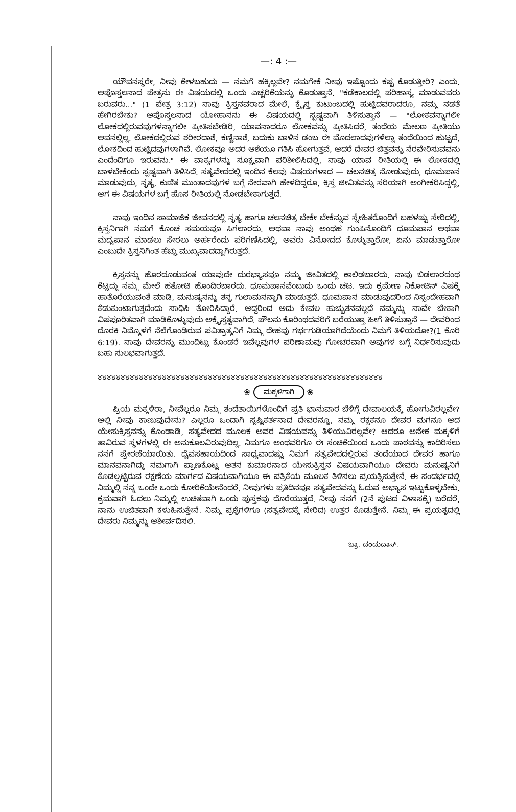—: 4 :—
ಯೌವನಸ್ಥರೇ, ನೀವು ಕೇಳಬಹುದು — ನಮಗೆ ಹಕ್ಕಿಲ್ಲವೇ? ನಮಗೇಕೆ ನೀವು ಇಷ್ಟೊಂದು ಕಷ್ಟ ಕೊಡುತ್ತೀರಿ? ಎಂದು. ಅಪೊಸ್ತಲನಾದ ಪೇತ್ರನು ಈ ವಿಷಯದಲ್ಲಿ ಒಂದು ಎಚ್ಚರಿಕೆಯನ್ನು ಕೊಡುತ್ತಾನೆ. "ಕಡೆಕಾಲದಲ್ಲಿ ಪರಿಹಾಸ್ಯ ಮಾಡುವವರು ಬರುವರು..." (1 ಪೇತ್ರ 3:12) ನಾವು ಕ್ರಿಸ್ತನವರಾದ ಮೇಲೆ, ಕ್ರೈಸ್ತ ಕುಟುಂಬದಲ್ಲಿ ಹುಟ್ಟಿದವರಾದರೂ, ನಮ್ಮ ನಡತೆ ಹೇಗಿರಬೇಕು? ಅಪೊಸ್ತಲನಾದ ಯೋಹಾನನು ಈ ವಿಷಯದಲ್ಲಿ ಸ್ಪಷ್ಟವಾಗಿ ತಿಳಿಸುತ್ತಾನೆ — "ಲೋಕವನ್ನಾಗಲೀ ಲೋಕದಲ್ಲಿರುವವುಗಳನ್ನಾಗಲೀ ಪ್ರೀತಿಸಬೇಡಿರಿ, ಯಾವನಾದರೂ ಲೋಕವನ್ನು ಪ್ರೀತಿಸಿದರೆ, ತಂದೆಯ ಮೇಲಣ ಪ್ರೀತಿಯು ಅವನಲ್ಲಿಲ್ಲ. ಲೋಕದಲ್ಲಿರುವ ಶರೀರದಾಶೆ, ಕಣ್ಣಿನಾಶೆ, ಬದುಕು ಬಾಳಿನ ಡಂಬ ಈ ಮೊದಲಾದವುಗಳೆಲ್ಲಾ ತಂದೆಯಿಂದ ಹುಟ್ಟದೆ, ಲೋಕದಿಂದ ಹುಟ್ಟಿದವುಗಳಾಗಿವೆ. ಲೋಕವೂ ಅದರ ಆಶೆಯೂ ಗತಿಸಿ ಹೋಗುತ್ತವೆ, ಆದರೆ ದೇವರ ಚಿತ್ತವನ್ನು ನೆರವೇರಿಸುವವನು ಎಂದೆಂದಿಗೂ ಇರುವನು." ಈ ವಾಕ್ಯಗಳನ್ನು ಸೂಕ್ಷ್ಮವಾಗಿ ಪರಿಶೀಲಿಸಿದಲ್ಲಿ, ನಾವು ಯಾವ ರೀತಿಯಲ್ಲಿ ಈ ಲೋಕದಲ್ಲಿ ಬಾಳಬೇಕೆಂದು ಸ್ಪಷ್ಟವಾಗಿ ತಿಳಿಸಿದೆ. ಸತ್ಯವೇದದಲ್ಲಿ ಇಂದಿನ ಕೆಲವು ವಿಷಯಗಳಾದ — ಚಲನಚಿತ್ರ ನೋಡುವುದು, ಧೂಮಪಾನ ಮಾಡುವುದು, ನೃತ್ಯ, ಕುಣಿತ ಮುಂತಾದವುಗಳ ಬಗ್ಗೆ ನೇರವಾಗಿ ಹೇಳದಿದ್ದರೂ, ಕ್ರಿಸ್ತ ಜೀವಿತವನ್ನು ಸರಿಯಾಗಿ ಅಂಗೀಕರಿಸಿದ್ದಲ್ಲಿ, ಆಗ ಈ ವಿಷಯಗಳ ಬಗ್ಗೆ ಹೊಸ ರೀತಿಯಲ್ಲಿ ನೋಡಬೇಕಾಗುತ್ತದೆ.
ನಾವು ಇಂದಿನ ಸಾಮಾಜಿಕ ಜೀವನದಲ್ಲಿ ನೃತ್ಯ ಹಾಗೂ ಚಲನಚಿತ್ರ ಬೇಕೇ ಬೇಕೆನ್ನುವ ಸ್ನೇಹಿತರೊಂದಿಗೆ ಬಹಳಷ್ಟು ಸೇರಿದಲ್ಲಿ, ಕ್ರಿಸ್ತನಿಗಾಗಿ ನಮಗೆ ಕೊಂಚ ಸಮಯವೂ ಸಿಗಲಾರದು. ಅಥವಾ ನಾವು ಅಂಥಹ ಗುಂಪಿನೊಂದಿಗೆ ಧೂಮಪಾನ ಅಥವಾ ಮದ್ಯಪಾನ ಮಾಡಲು ಸೇರಲು ಅರ್ಹರೆಂದು ಪರಿಗಣಿಸಿದಲ್ಲಿ, ಅವರು ವಿನೋದದ ಕೊಳ್ಳುತ್ತಾರೋ, ಏನು ಮಾಡುತ್ತಾರೋ ಎಂಬುದೇ ಕ್ರಿಸ್ತನಿಗಿಂತ ಹೆಚ್ಚು ಮುಖ್ಯವಾದದ್ದಾಗಿರುತ್ತದೆ.
ಕ್ರಿಸ್ತನನ್ನು ಹೊರದೂಡುವಂತ ಯಾವುದೇ ದುರಭ್ಯಾಸವೂ ನಮ್ಮ ಜೀವಿತದಲ್ಲಿ ಕಾಲಿಡಬಾರದು. ನಾವು ಬಿಡಲಾರದಂಥ ಕೆಟ್ಟದ್ದು ನಮ್ಮ ಮೇಲೆ ಹತೋಟಿ ಹೊಂದಿರಬಾರದು. ಧೂಮಪಾನವೆಂಬುದು ಒಂದು ಚಟ. ಇದು ಕ್ರಮೇಣ ನಿಕೋಟಿನ್ ವಿಷಕ್ಕೆ ಹಾತೊರೆಯುವಂತೆ ಮಾಡಿ, ಮನುಷ್ಯನನ್ನು ತನ್ನ ಗುಲಾಮನನ್ನಾಗಿ ಮಾಡುತ್ತದೆ. ಧೂಮಪಾನ ಮಾಡುವುದರಿಂದ ನಿಸ್ಸಂದೇಹವಾಗಿ ಕೆಡುಕುಂಟಾಗುತ್ತದೆಂದು ಸಾಧಿಸಿ ತೋರಿಸಿದ್ದಾರೆ. ಆದ್ದರಿಂದ ಅದು ಕೇವಲ ಹುಚ್ಚುತನವಲ್ಲದೆ ನಮ್ಮನ್ನು ನಾವೇ ಬೇಕಾಗಿ ವಿಷಪೂರಿತವಾಗಿ ಮಾಡಿಕೊಳ್ಳುವುದು ಅಕ್ರೈಸ್ತತ್ವವಾಗಿದೆ. ಪೌಲನು ಕೊರಿಂಥದವರಿಗೆ ಬರೆಯುತ್ತಾ ಹೀಗೆ ತಿಳಿಸುತ್ತಾನೆ — ದೇವರಿಂದ ದೊರಕಿ ನಿಮ್ಮೊಳಗೆ ನೆಲೆಗೊಂಡಿರುವ ಪವಿತ್ರಾತ್ಮನಿಗೆ ನಿಮ್ಮ ದೇಹವು ಗರ್ಭಗುಡಿಯಾಗಿದೆಯೆಂದು ನಿಮಗೆ ತಿಳಿಯದೋ?(1 ಕೊರಿ 6:19). ನಾವು ದೇವರನ್ನು ಮುಂದಿಟ್ಟು ಕೊಂಡರೆ ಇವೆಲ್ಲವುಗಳ ಪರಿಣಾಮವು ಗೋಚರವಾಗಿ ಅವುಗಳ ಬಗ್ಗೆ ನಿರ್ಧರಿಸುವುದು ಬಹು ಸುಲಭವಾಗುತ್ತದೆ.
୪୪୪୪୪୪୪୪୪୪୪୪୪୪୪୪୪୪୪୪୪୪୪୪୪୪୪୪୪୪୪୪୪୪୪୪୪୪୪୪୪୪୪୪୪୪୪୪୪୪୪୪୪୪୪୪୪୪୪୪୪୪
❀ ಮಕ್ಕಳಿಗಾಗಿ ❀
ಪ್ರಿಯ ಮಕ್ಕಳಿರಾ, ನೀವೆಲ್ಲರೂ ನಿಮ್ಮ ತಂದೆತಾಯಿಗಳೊಂದಿಗೆ ಪ್ರತಿ ಭಾನುವಾರ ಬೆಳಿಗ್ಗೆ ದೇವಾಲಯಕ್ಕೆ ಹೋಗುವಿರಲ್ಲವೇ? ಅಲ್ಲಿ ನೀವು ಕಾಣುವುದೇನು? ಎಲ್ಲರೂ ಒಂದಾಗಿ ಸೃಷ್ಟಿಕರ್ತನಾದ ದೇವರನ್ನೂ, ನಮ್ಮ ರಕ್ಷಕನೂ ದೇವರ ಮಗನೂ ಆದ ಯೇಸುಕ್ರಿಸ್ತನನ್ನು ಕೊಂಡಾಡಿ, ಸತ್ಯವೇದದ ಮೂಲಕ ಅವರ ವಿಷಯವನ್ನು ತಿಳಿಯುವಿರಲ್ಲವೇ? ಆದರೂ ಅನೇಕ ಮಕ್ಕಳಿಗೆ ತಾವಿರುವ ಸ್ಥಳಗಳಲ್ಲಿ ಈ ಅನುಕೂಲವಿರುವುದಿಲ್ಲ. ನಿಮಗೂ ಅಂಥವರಿಗೂ ಈ ಸಂಚಿಕೆಯಿಂದ ಒಂದು ಪಾಠವನ್ನು ಕಾದಿರಿಸಲು ನನಗೆ ಪ್ರೇರಣೆಯಾಯಿತು. ದೈವಸಹಾಯದಿಂದ ಸಾಧ್ಯವಾದಷ್ಟು ನಿಮಗೆ ಸತ್ಯವೇದದಲ್ಲಿರುವ ತಂದೆಯಾದ ದೇವರ ಹಾಗೂ ಮಾನವನಾಗಿದ್ದು ನಮಗಾಗಿ ಪ್ರಾಣಕೊಟ್ಟ ಆತನ ಕುಮಾರನಾದ ಯೇಸುಕ್ರಿಸ್ತನ ವಿಷಯವಾಗಿಯೂ ದೇವರು ಮನುಷ್ಯನಿಗೆ ಕೊಡಲ್ಪಟ್ಟಿರುವ ರಕ್ಷಣೆಯ ಮಾರ್ಗದ ವಿಷಯವಾಗಿಯೂ ಈ ಪತ್ರಿಕೆಯ ಮೂಲಕ ತಿಳಿಸಲು ಪ್ರಯತ್ನಿಸುತ್ತೇನೆ. ಈ ಸಂದರ್ಭದಲ್ಲಿ ನಿಮ್ಮಲ್ಲಿ ನನ್ನ ಒಂದೇ ಒಂದು ಕೋರಿಕೆಯೇನೆಂದರೆ, ನೀವುಗಳು ಪ್ರತಿದಿನವೂ ಸತ್ಯವೇದವನ್ನು ಓದುವ ಅಭ್ಯಾಸ ಇಟ್ಟುಕೊಳ್ಳಬೇಕು. ಕ್ರಮವಾಗಿ ಓದಲು ನಿಮ್ಮಲ್ಲಿ ಉಚಿತವಾಗಿ ಒಂದು ಪುಸ್ತಕವು ದೊರೆಯುತ್ತದೆ. ನೀವು ನನಗೆ (2ನೆ ಪುಟದ ವಿಳಾಸಕ್ಕೆ) ಬರೆದರೆ, ನಾನು ಉಚಿತವಾಗಿ ಕಳುಹಿಸುತ್ತೇನೆ. ನಿಮ್ಮ ಪ್ರಶ್ನೆಗಳಿಗೂ (ಸತ್ಯವೇದಕ್ಕೆ ಸೇರಿದ) ಉತ್ತರ ಕೊಡುತ್ತೇನೆ. ನಿಮ್ಮ ಈ ಪ್ರಯತ್ನದಲ್ಲಿ ದೇವರು ನಿಮ್ಮನ್ನು ಆಶೀರ್ವದಿಸಲಿ.
ಬ್ರಾ. ಡಂಡುದಾಸ್.